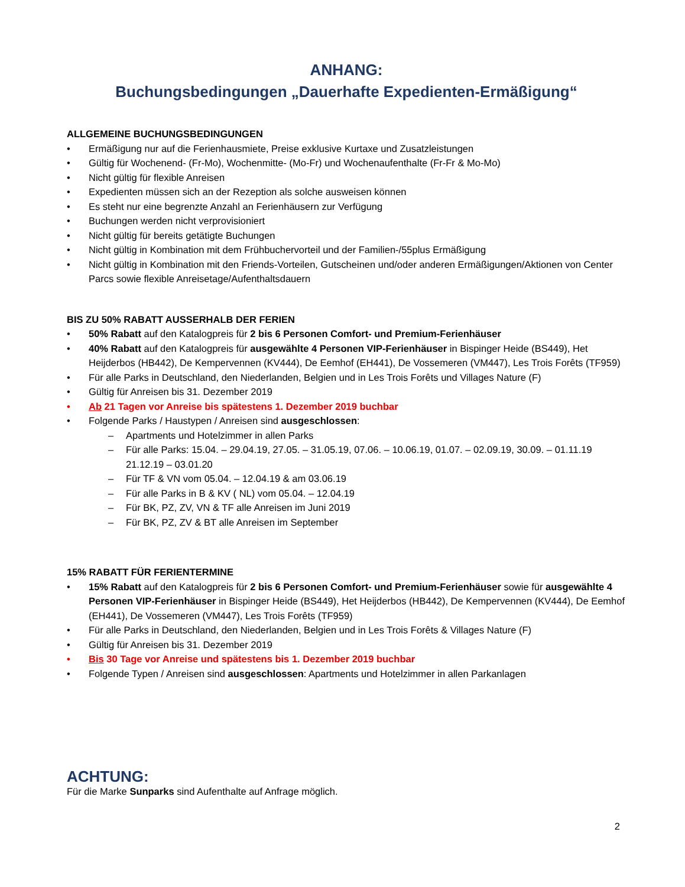ANHANG:
Buchungsbedingungen „Dauerhafte Expedienten-Ermäßigung“
ALLGEMEINE BUCHUNGSBEDINGUNGEN
• Ermäßigung nur auf die Ferienhausmiete, Preise exklusive Kurtaxe und Zusatzleistungen
• Gültig für Wochenend- (Fr-Mo), Wochenmitte- (Mo-Fr) und Wochenaufenthalte (Fr-Fr & Mo-Mo)
• Nicht gültig für flexible Anreisen
• Expedienten müssen sich an der Rezeption als solche ausweisen können
• Es steht nur eine begrenzte Anzahl an Ferienhäusern zur Verfügung
• Buchungen werden nicht verprovisioniert
• Nicht gültig für bereits getätigte Buchungen
• Nicht gültig in Kombination mit dem Frühbuchervorteil und der Familien-/55plus Ermäßigung
• Nicht gültig in Kombination mit den Friends-Vorteilen, Gutscheinen und/oder anderen Ermäßigungen/Aktionen von Center Parcs sowie flexible Anreisetage/Aufenthaltsdauern
BIS ZU 50% RABATT AUSSERHALB DER FERIEN
• 50% Rabatt auf den Katalogpreis für 2 bis 6 Personen Comfort- und Premium-Ferienhäuser
• 40% Rabatt auf den Katalogpreis für ausgewählte 4 Personen VIP-Ferienhäuser in Bispinger Heide (BS449), Het Heijderbos (HB442), De Kempervennen (KV444), De Eemhof (EH441), De Vossemeren (VM447), Les Trois Forêts (TF959)
• Für alle Parks in Deutschland, den Niederlanden, Belgien und in Les Trois Forêts und Villages Nature (F)
• Gültig für Anreisen bis 31. Dezember 2019
• Ab 21 Tagen vor Anreise bis spätestens 1. Dezember 2019 buchbar
• Folgende Parks / Haustypen / Anreisen sind ausgeschlossen:
– Apartments und Hotelzimmer in allen Parks
– Für alle Parks: 15.04. – 29.04.19, 27.05. – 31.05.19, 07.06. – 10.06.19, 01.07. – 02.09.19, 30.09. – 01.11.19 21.12.19 – 03.01.20
– Für TF & VN vom 05.04. – 12.04.19 & am 03.06.19
– Für alle Parks in B & KV ( NL) vom 05.04. – 12.04.19
– Für BK, PZ, ZV, VN & TF alle Anreisen im Juni 2019
– Für BK, PZ, ZV & BT alle Anreisen im September
15% RABATT FÜR FERIENTERMINE
• 15% Rabatt auf den Katalogpreis für 2 bis 6 Personen Comfort- und Premium-Ferienhäuser sowie für ausgewählte 4 Personen VIP-Ferienhäuser in Bispinger Heide (BS449), Het Heijderbos (HB442), De Kempervennen (KV444), De Eemhof (EH441), De Vossemeren (VM447), Les Trois Forêts (TF959)
• Für alle Parks in Deutschland, den Niederlanden, Belgien und in Les Trois Forêts & Villages Nature (F)
• Gültig für Anreisen bis 31. Dezember 2019
• Bis 30 Tage vor Anreise und spätestens bis 1. Dezember 2019 buchbar
• Folgende Typen / Anreisen sind ausgeschlossen: Apartments und Hotelzimmer in allen Parkanlagen
ACHTUNG:
Für die Marke Sunparks sind Aufenthalte auf Anfrage möglich.
2